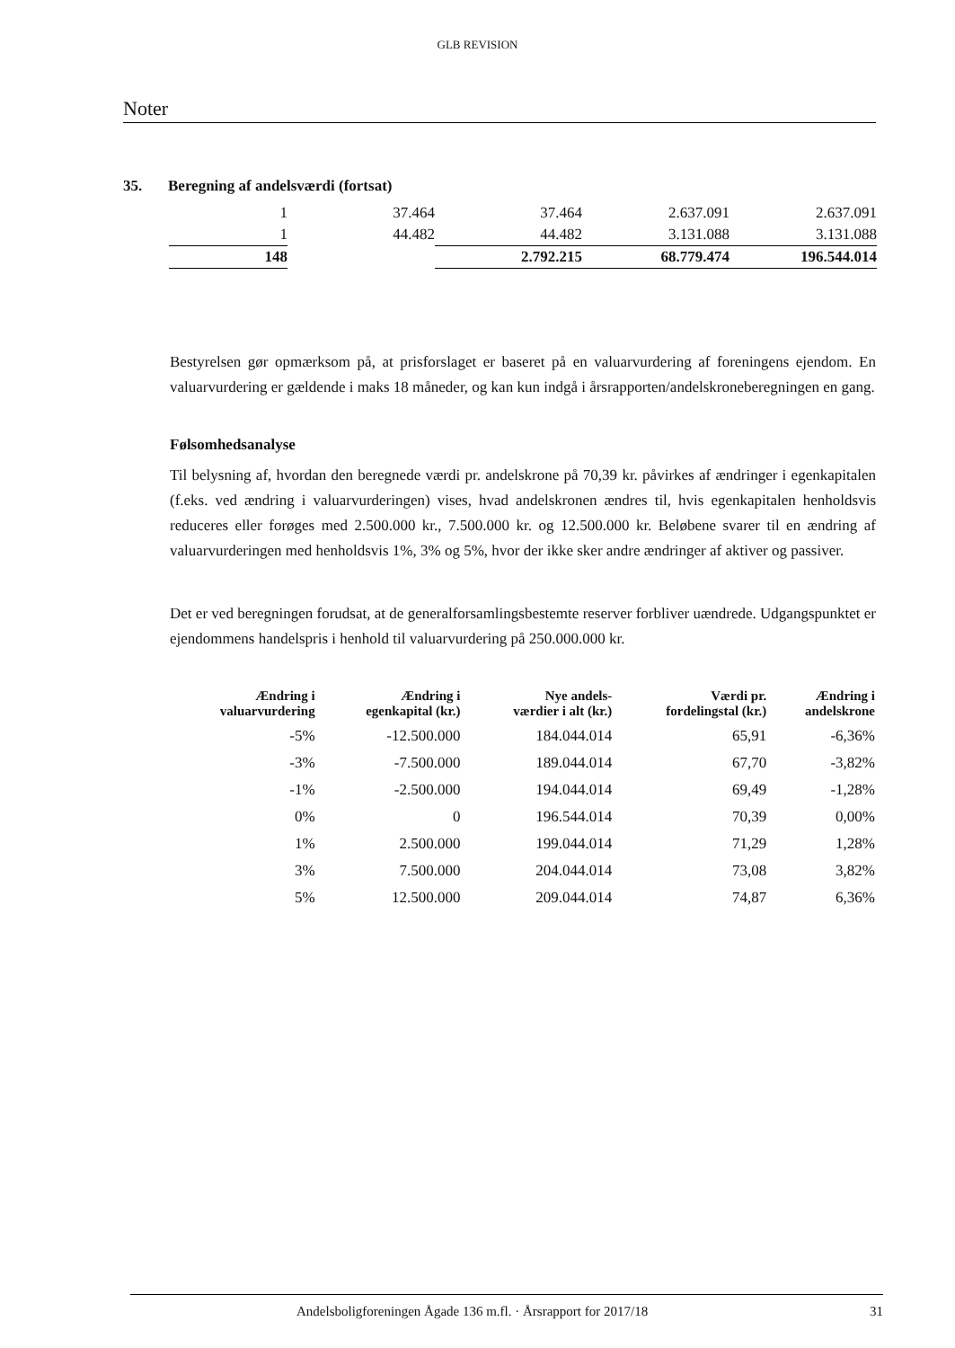GLB REVISION
Noter
35. Beregning af andelsværdi (fortsat)
| 1 | 37.464 | 37.464 | 2.637.091 | 2.637.091 |
| 1 | 44.482 | 44.482 | 3.131.088 | 3.131.088 |
| 148 | | 2.792.215 | 68.779.474 | 196.544.014 |
Bestyrelsen gør opmærksom på, at prisforslaget er baseret på en valuarvurdering af foreningens ejendom. En valuarvurdering er gældende i maks 18 måneder, og kan kun indgå i årsrapporten/andelskroneberegningen en gang.
Følsomhedsanalyse
Til belysning af, hvordan den beregnede værdi pr. andelskrone på 70,39 kr. påvirkes af ændringer i egenkapitalen (f.eks. ved ændring i valuarvurderingen) vises, hvad andelskronen ændres til, hvis egenkapitalen henholdsvis reduceres eller forøges med 2.500.000 kr., 7.500.000 kr. og 12.500.000 kr. Beløbene svarer til en ændring af valuarvurderingen med henholdsvis 1%, 3% og 5%, hvor der ikke sker andre ændringer af aktiver og passiver.
Det er ved beregningen forudsat, at de generalforsamlingsbestemte reserver forbliver uændrede. Udgangspunktet er ejendommens handelspris i henhold til valuarvurdering på 250.000.000 kr.
| Ændring i valuarvurdering | Ændring i egenkapital (kr.) | Nye andels- værdier i alt (kr.) | Værdi pr. fordelingstal (kr.) | Ændring i andelskrone |
| --- | --- | --- | --- | --- |
| -5% | -12.500.000 | 184.044.014 | 65,91 | -6,36% |
| -3% | -7.500.000 | 189.044.014 | 67,70 | -3,82% |
| -1% | -2.500.000 | 194.044.014 | 69,49 | -1,28% |
| 0% | 0 | 196.544.014 | 70,39 | 0,00% |
| 1% | 2.500.000 | 199.044.014 | 71,29 | 1,28% |
| 3% | 7.500.000 | 204.044.014 | 73,08 | 3,82% |
| 5% | 12.500.000 | 209.044.014 | 74,87 | 6,36% |
Andelsboligforeningen Ågade 136 m.fl. · Årsrapport for 2017/18 31